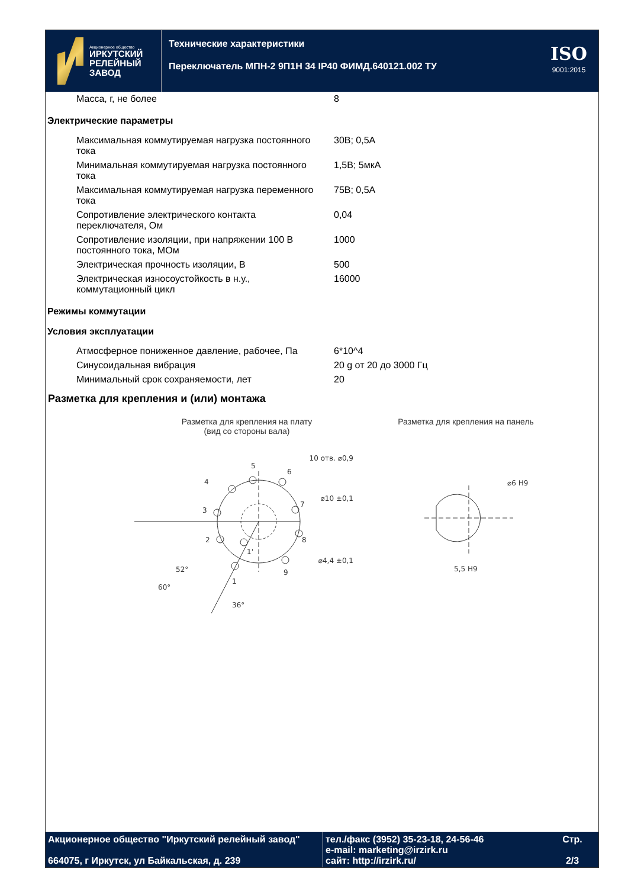Акционерное общество
ИРКУТСКИЙ
РЕЛЕЙНЫЙ
ЗАВОД
Технические характеристики
Переключатель МПН-2 9П1Н 34 IP40 ФИМД.640121.002 ТУ
ISO
9001:2015
| Масса, г, не более | 8 |
Электрические параметры
| Максимальная коммутируемая нагрузка постоянного тока | 30В; 0,5А |
| Минимальная коммутируемая нагрузка постоянного тока | 1,5В; 5мкА |
| Максимальная коммутируемая нагрузка переменного тока | 75В; 0,5А |
| Сопротивление электрического контакта переключателя, Ом | 0,04 |
| Сопротивление изоляции, при напряжении 100 В постоянного тока, МОм | 1000 |
| Электрическая прочность изоляции, В | 500 |
| Электрическая износоустойкость в н.у., коммутационный цикл | 16000 |
Режимы коммутации
Условия эксплуатации
| Атмосферное пониженное давление, рабочее, Па | 6*10^4 |
| Синусоидальная вибрация | 20 g от 20 до 3000 Гц |
| Минимальный срок сохраняемости, лет | 20 |
Разметка для крепления и (или) монтажа
Разметка для крепления на плату
(вид со стороны вала)
5
4
6
7
8
9
3
2
1
1'
36°
10 отв. ⌀0,9
⌀10 ±0,1
⌀4,4 ±0,1
52°
60°
Разметка для крепления на панель
⌀6 H9
5,5 H9
Акционерное общество "Иркутский релейный завод"
664075, г Иркутск, ул Байкальская, д. 239
тел./факс (3952) 35-23-18, 24-56-46
e-mail: marketing@irzirk.ru
сайт: http://irzirk.ru/
Стр.
2/3